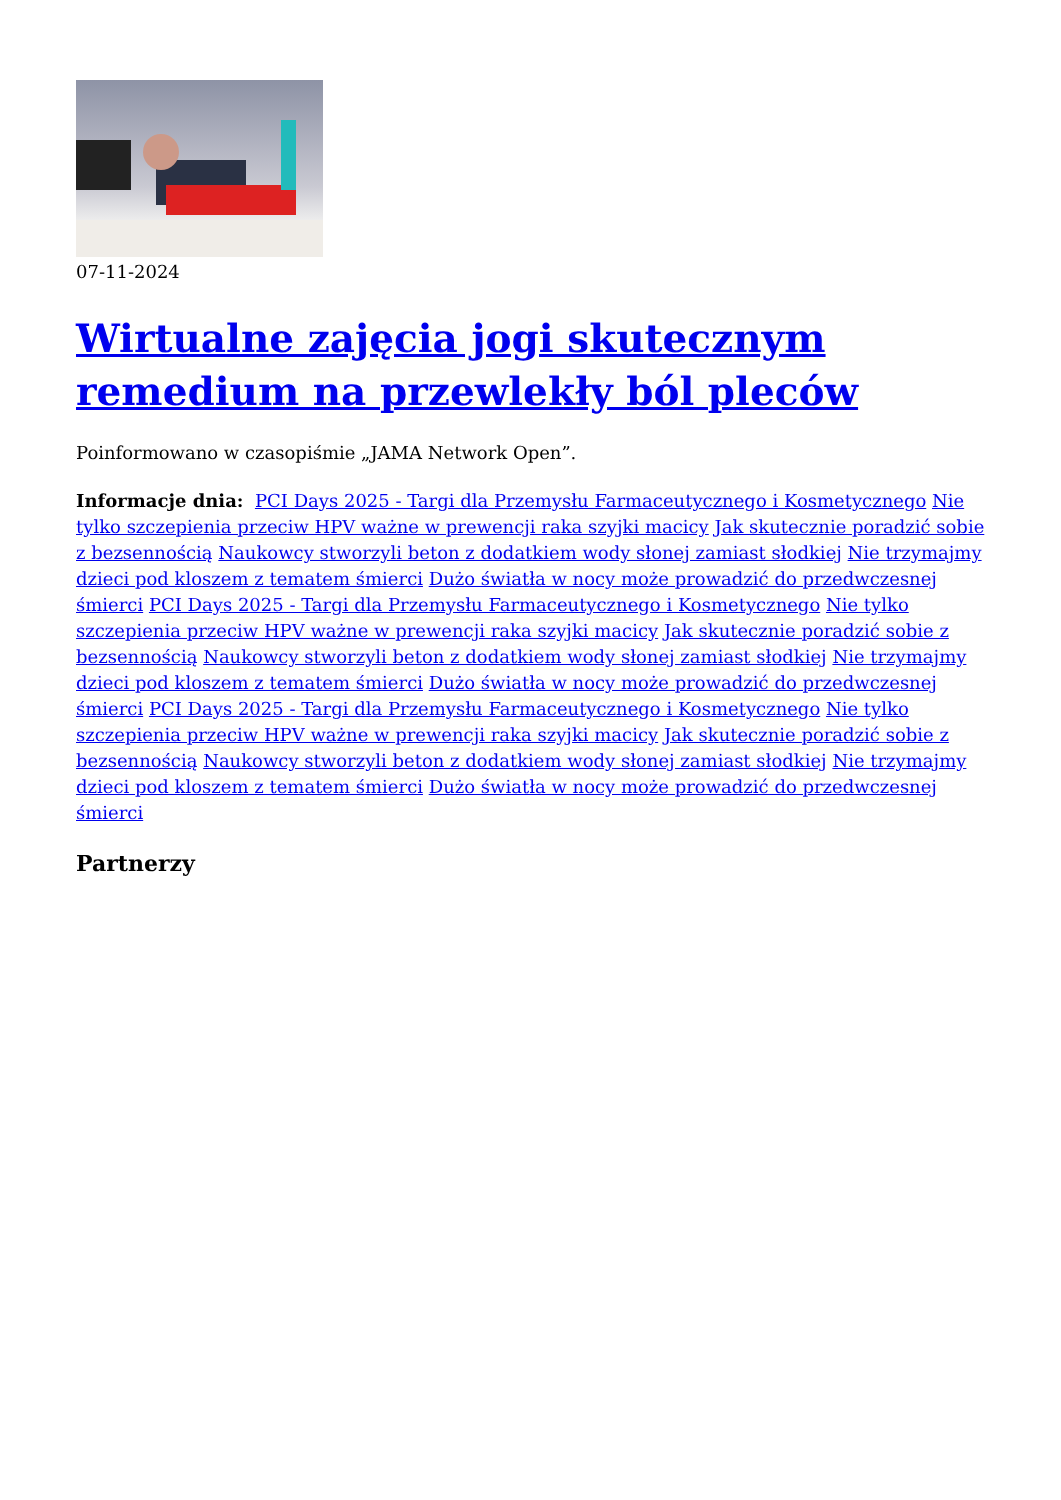07-11-2024
Wirtualne zajęcia jogi skutecznym remedium na przewlekły ból pleców
Poinformowano w czasopiśmie „JAMA Network Open”.
Informacje dnia: PCI Days 2025 - Targi dla Przemysłu Farmaceutycznego i Kosmetycznego Nie tylko szczepienia przeciw HPV ważne w prewencji raka szyjki macicy Jak skutecznie poradzić sobie z bezsennością Naukowcy stworzyli beton z dodatkiem wody słonej zamiast słodkiej Nie trzymajmy dzieci pod kloszem z tematem śmierci Dużo światła w nocy może prowadzić do przedwczesnej śmierci PCI Days 2025 - Targi dla Przemysłu Farmaceutycznego i Kosmetycznego Nie tylko szczepienia przeciw HPV ważne w prewencji raka szyjki macicy Jak skutecznie poradzić sobie z bezsennością Naukowcy stworzyli beton z dodatkiem wody słonej zamiast słodkiej Nie trzymajmy dzieci pod kloszem z tematem śmierci Dużo światła w nocy może prowadzić do przedwczesnej śmierci PCI Days 2025 - Targi dla Przemysłu Farmaceutycznego i Kosmetycznego Nie tylko szczepienia przeciw HPV ważne w prewencji raka szyjki macicy Jak skutecznie poradzić sobie z bezsennością Naukowcy stworzyli beton z dodatkiem wody słonej zamiast słodkiej Nie trzymajmy dzieci pod kloszem z tematem śmierci Dużo światła w nocy może prowadzić do przedwczesnej śmierci
Partnerzy